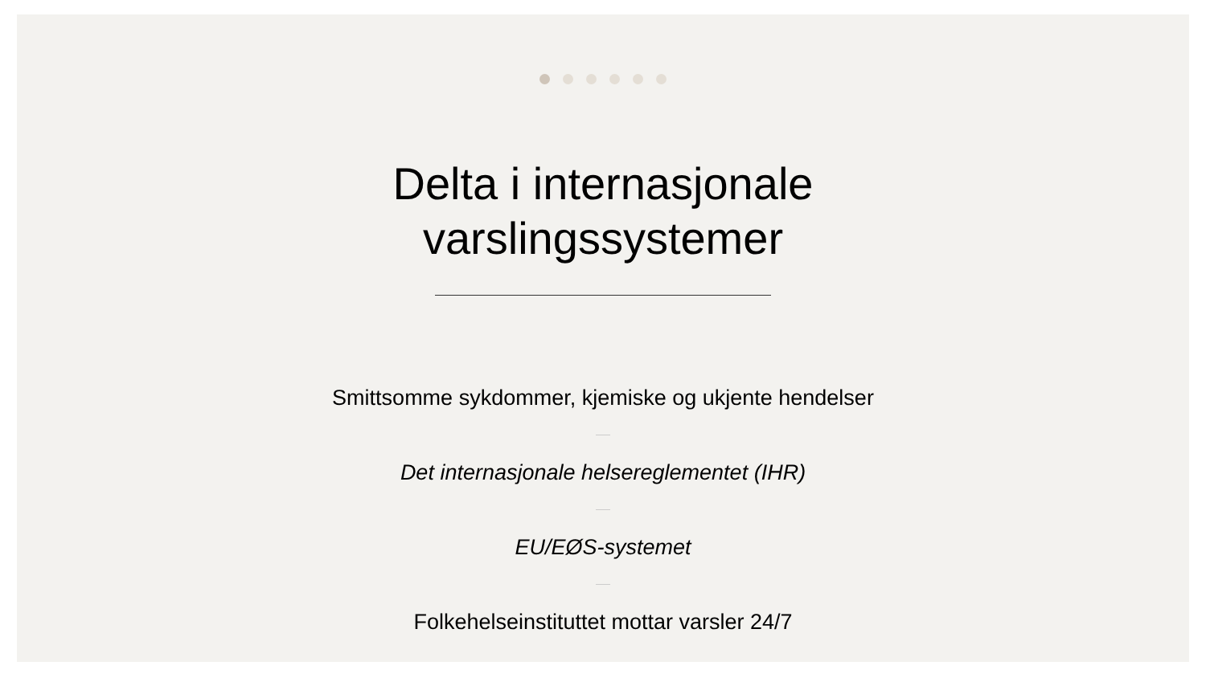Delta i internasjonale
varslingssystemer
Smittsomme sykdommer, kjemiske og ukjente hendelser
Det internasjonale helsereglementet (IHR)
EU/EØS-systemet
Folkehelseinstituttet mottar varsler 24/7